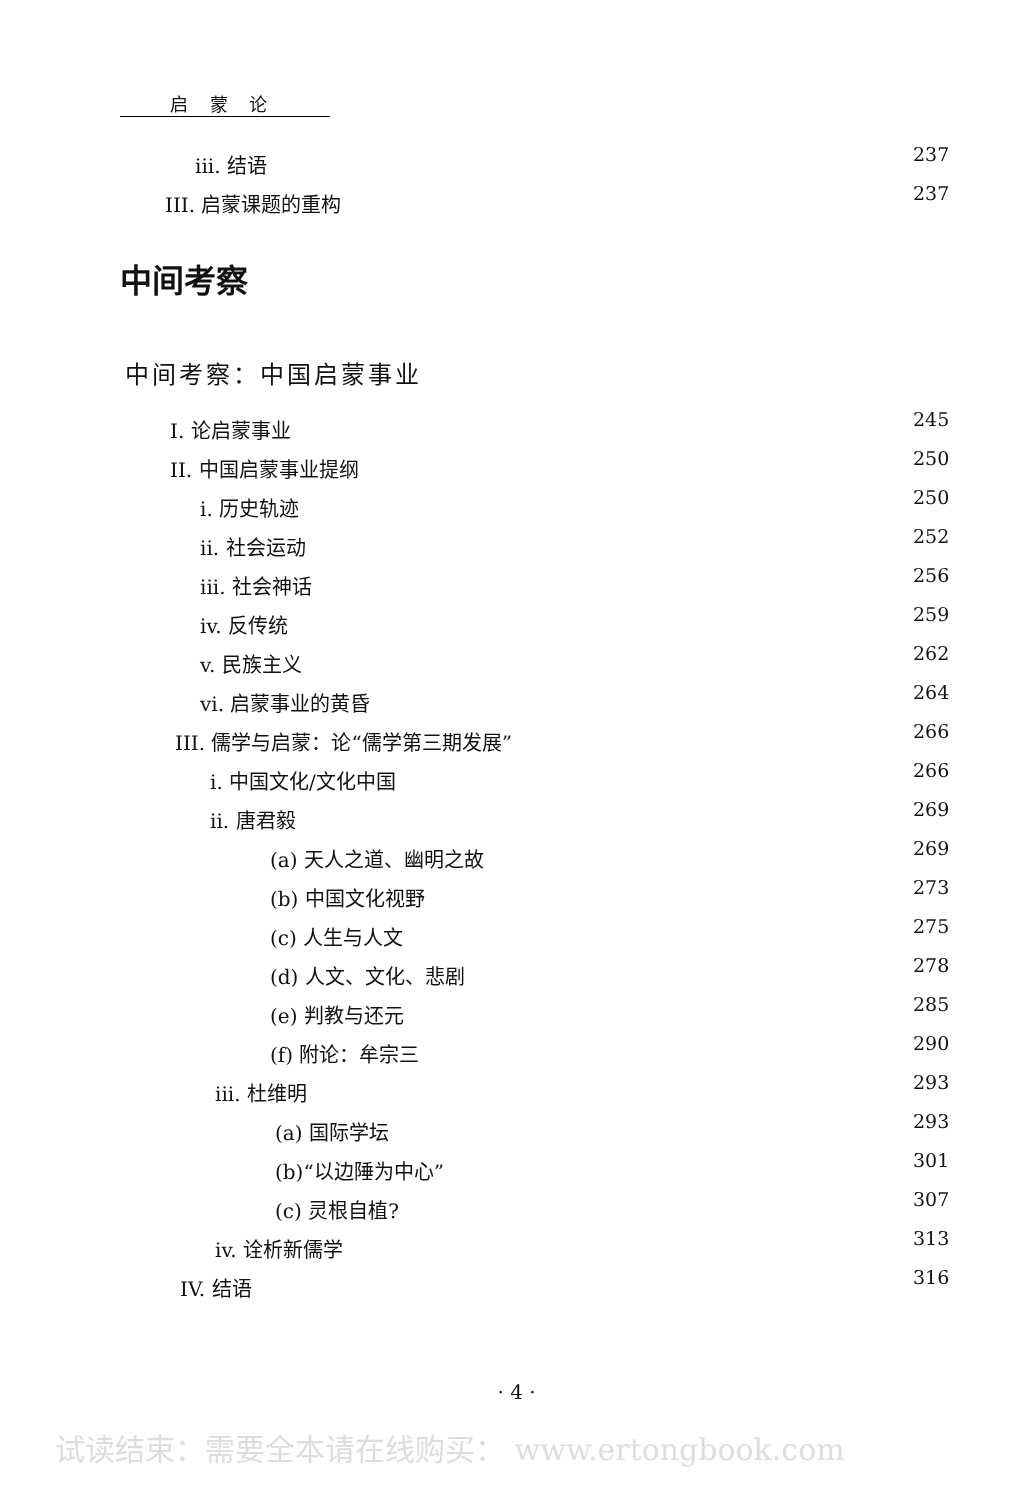启 蒙 论
iii. 结语 237
III. 启蒙课题的重构 237
中间考察
中间考察：中国启蒙事业
I. 论启蒙事业 245
II. 中国启蒙事业提纲 250
i. 历史轨迹 250
ii. 社会运动 252
iii. 社会神话 256
iv. 反传统 259
v. 民族主义 262
vi. 启蒙事业的黄昏 264
III. 儒学与启蒙：论“儒学第三期发展” 266
i. 中国文化/文化中国 266
ii. 唐君毅 269
(a) 天人之道、幽明之故 269
(b) 中国文化视野 273
(c) 人生与人文 275
(d) 人文、文化、悲剧 278
(e) 判教与还元 285
(f) 附论：牟宗三 290
iii. 杜维明 293
(a) 国际学坛 293
(b)“以边陲为中心” 301
(c) 灵根自植? 307
iv. 诠析新儒学 313
IV. 结语 316
· 4 ·
试读结束：需要全本请在线购买： www.ertongbook.com